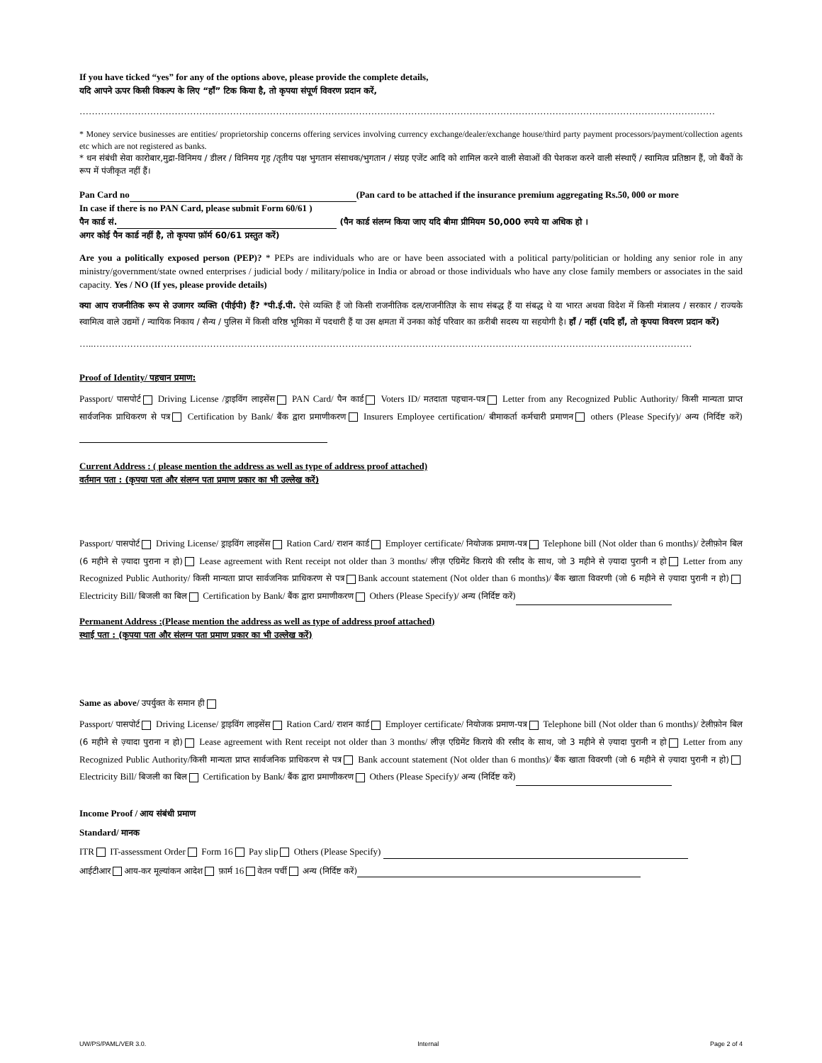If you have ticked “yes” for any of the options above, please provide the complete details,
यदि आपने ऊपर किसी विकल्प के लिए “हाँ” टिक किया है, तो कृपया संपूर्ण विवरण प्रदान करें,
………………………………………………………………………………………………………………………………………………………………………………………
* Money service businesses are entities/ proprietorship concerns offering services involving currency exchange/dealer/exchange house/third party payment processors/payment/collection agents etc which are not registered as banks.
* धन संबंधी सेवा कारोबार,मुद्रा-विनिमय / डीलर / विनिमय गृह /तृतीय पक्ष भुगतान संसाधक/भुगतान / संग्रह एजेंट आदि को शामिल करने वाली सेवाओं की पेशकश करने वाली संस्थाएँ / स्वामित्व प्रतिष्ठान हैं, जो बैंकों के रूप में पंजीकृत नहीं हैं।
Pan Card no (Pan card to be attached if the insurance premium aggregating Rs.50, 000 or more
In case if there is no PAN Card, please submit Form 60/61 )
पैन कार्ड सं. (पैन कार्ड संलग्न किया जाए यदि बीमा प्रीमियम 50,000 रुपये या अधिक हो ।
अगर कोई पैन कार्ड नहीं है, तो कृपया फ़ॉर्म 60/61 प्रस्तुत करें)
Are you a politically exposed person (PEP)? * PEPs are individuals who are or have been associated with a political party/politician or holding any senior role in any ministry/government/state owned enterprises / judicial body / military/police in India or abroad or those individuals who have any close family members or associates in the said capacity. Yes / NO (If yes, please provide details)
क्या आप राजनीतिक रूप से उजागर व्यक्ति (पीईपी) हैं? *पी.ई.पी. ऐसे व्यक्ति हैं जो किसी राजनीतिक दल/राजनीतिज्ञ के साथ संबद्ध हैं या संबद्ध थे या भारत अथवा विदेश में किसी मंत्रालय / सरकार / राज्यके स्वामित्व वाले उद्यमों / न्यायिक निकाय / सैन्य / पुलिस में किसी वरिष्ठ भूमिका में पदधारी हैं या उस क्षमता में उनका कोई परिवार का क़रीबी सदस्य या सहयोगी है। हाँ / नहीं (यदि हाँ, तो कृपया विवरण प्रदान करें)
…..……………………………………………………………………………………………………………………………………………………………………………
Proof of Identity/ पहचान प्रमाण:
Passport/ पासपोर्ट Driving License /ड्राइविंग लाइसेंस PAN Card/ पैन कार्ड Voters ID/ मतदाता पहचान-पत्र Letter from any Recognized Public Authority/ किसी मान्यता प्राप्त सार्वजनिक प्राधिकरण से पत्र Certification by Bank/ बैंक द्वारा प्रमाणीकरण Insurers Employee certification/ बीमाकर्ता कर्मचारी प्रमाणन others (Please Specify)/ अन्य (निर्दिष्ट करें)
Current Address : ( please mention the address as well as type of address proof attached)
वर्तमान पता : (कृपया पता और संलग्न पता प्रमाण प्रकार का भी उल्लेख करें)
Passport/ पासपोर्ट Driving License/ ड्राइविंग लाइसेंस Ration Card/ राशन कार्ड Employer certificate/ नियोजक प्रमाण-पत्र Telephone bill (Not older than 6 months)/ टेलीफ़ोन बिल (6 महीने से ज़्यादा पुराना न हो) Lease agreement with Rent receipt not older than 3 months/ लीज़ एग्रिमेंट किराये की रसीद के साथ, जो 3 महीने से ज़्यादा पुरानी न हो Letter from any Recognized Public Authority/ किसी मान्यता प्राप्त सार्वजनिक प्राधिकरण से पत्र Bank account statement (Not older than 6 months)/ बैंक खाता विवरणी (जो 6 महीने से ज़्यादा पुरानी न हो) Electricity Bill/ बिजली का बिल Certification by Bank/ बैंक द्वारा प्रमाणीकरण Others (Please Specify)/ अन्य (निर्दिष्ट करें)
Permanent Address :(Please mention the address as well as type of address proof attached)
स्थाई पता : (कृपया पता और संलग्न पता प्रमाण प्रकार का भी उल्लेख करें)
Same as above/ उपर्युक्त के समान ही
Passport/ पासपोर्ट Driving License/ ड्राइविंग लाइसेंस Ration Card/ राशन कार्ड Employer certificate/ नियोजक प्रमाण-पत्र Telephone bill (Not older than 6 months)/ टेलीफ़ोन बिल (6 महीने से ज़्यादा पुराना न हो) Lease agreement with Rent receipt not older than 3 months/ लीज़ एग्रिमेंट किराये की रसीद के साथ, जो 3 महीने से ज़्यादा पुरानी न हो Letter from any Recognized Public Authority/किसी मान्यता प्राप्त सार्वजनिक प्राधिकरण से पत्र Bank account statement (Not older than 6 months)/ बैंक खाता विवरणी (जो 6 महीने से ज़्यादा पुरानी न हो) Electricity Bill/ बिजली का बिल Certification by Bank/ बैंक द्वारा प्रमाणीकरण Others (Please Specify)/ अन्य (निर्दिष्ट करें)
Income Proof / आय संबंधी प्रमाण
Standard/ मानक
ITR IT-assessment Order Form 16 Pay slip Others (Please Specify)
आईटीआर आय-कर मूल्यांकन आदेश फ़ार्म 16 वेतन पर्ची अन्य (निर्दिष्ट करें)
UW/PS/PAML/VER 3.0. Internal Page 2 of 4